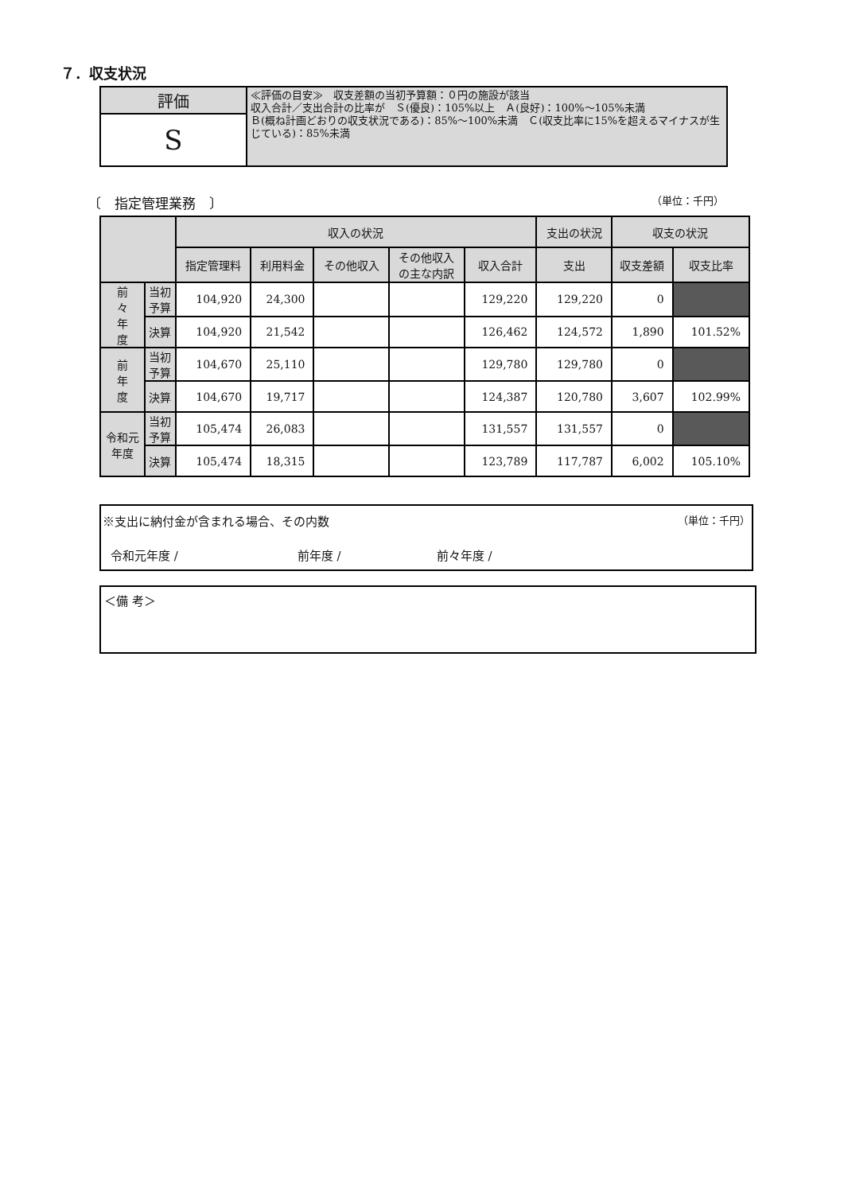７．収支状況
| 評価 | ≪評価の目安≫ 収支差額の当初予算額：０円の施設が該当 収入合計／支出合計の比率が Ｓ(優良)：105%以上 Ａ(良好)：100%～105%未満 Ｂ(概ね計画どおりの収支状況である)：85%～100%未満 Ｃ(収支比率に15%を超えるマイナスが生じている)：85%未満 |
| S | |
〔　指定管理業務　〕 （単位：千円）
| | | 収入の状況 | | | | | 支出の状況 | 収支の状況 | |
| --- | --- | --- | --- | --- | --- | --- | --- | --- | --- |
| | | 指定管理料 | 利用料金 | その他収入 | その他収入 の主な内訳 | 収入合計 | 支出 | 収支差額 | 収支比率 |
| 前 々 年 度 | 当初 予算 | 104,920 | 24,300 | | | 129,220 | 129,220 | 0 | |
| | 決算 | 104,920 | 21,542 | | | 126,462 | 124,572 | 1,890 | 101.52% |
| 前 年 度 | 当初 予算 | 104,670 | 25,110 | | | 129,780 | 129,780 | 0 | |
| | 決算 | 104,670 | 19,717 | | | 124,387 | 120,780 | 3,607 | 102.99% |
| 令和元 年度 | 当初 予算 | 105,474 | 26,083 | | | 131,557 | 131,557 | 0 | |
| | 決算 | 105,474 | 18,315 | | | 123,789 | 117,787 | 6,002 | 105.10% |
（単位：千円） ※支出に納付金が含まれる場合、その内数
令和元年度 /　　　　　　　　　　前年度 /　　　　　　　　前々年度 /
＜備 考＞